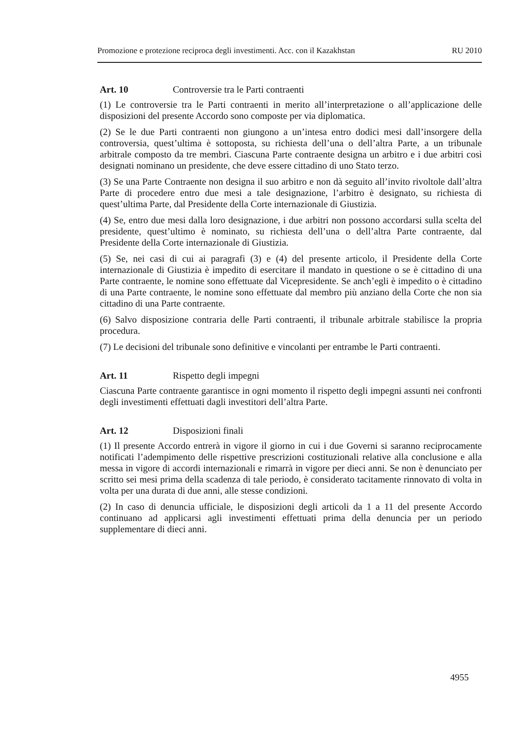Promozione e protezione reciproca degli investimenti. Acc. con il Kazakhstan RU 2010
Art. 10 Controversie tra le Parti contraenti
(1) Le controversie tra le Parti contraenti in merito all’interpretazione o all’applicazione delle disposizioni del presente Accordo sono composte per via diplomatica.
(2) Se le due Parti contraenti non giungono a un’intesa entro dodici mesi dall’insorgere della controversia, quest’ultima è sottoposta, su richiesta dell’una o dell’altra Parte, a un tribunale arbitrale composto da tre membri. Ciascuna Parte contraente designa un arbitro e i due arbitri così designati nominano un presidente, che deve essere cittadino di uno Stato terzo.
(3) Se una Parte Contraente non designa il suo arbitro e non dà seguito all’invito rivoltole dall’altra Parte di procedere entro due mesi a tale designazione, l’arbitro è designato, su richiesta di quest’ultima Parte, dal Presidente della Corte internazionale di Giustizia.
(4) Se, entro due mesi dalla loro designazione, i due arbitri non possono accordarsi sulla scelta del presidente, quest’ultimo è nominato, su richiesta dell’una o dell’altra Parte contraente, dal Presidente della Corte internazionale di Giustizia.
(5) Se, nei casi di cui ai paragrafi (3) e (4) del presente articolo, il Presidente della Corte internazionale di Giustizia è impedito di esercitare il mandato in questione o se è cittadino di una Parte contraente, le nomine sono effettuate dal Vicepresidente. Se anch’egli è impedito o è cittadino di una Parte contraente, le nomine sono effettuate dal membro più anziano della Corte che non sia cittadino di una Parte contraente.
(6) Salvo disposizione contraria delle Parti contraenti, il tribunale arbitrale stabilisce la propria procedura.
(7) Le decisioni del tribunale sono definitive e vincolanti per entrambe le Parti contraenti.
Art. 11 Rispetto degli impegni
Ciascuna Parte contraente garantisce in ogni momento il rispetto degli impegni assunti nei confronti degli investimenti effettuati dagli investitori dell’altra Parte.
Art. 12 Disposizioni finali
(1) Il presente Accordo entrerà in vigore il giorno in cui i due Governi si saranno reciprocamente notificati l’adempimento delle rispettive prescrizioni costituzionali relative alla conclusione e alla messa in vigore di accordi internazionali e rimarrà in vigore per dieci anni. Se non è denunciato per scritto sei mesi prima della scadenza di tale periodo, è considerato tacitamente rinnovato di volta in volta per una durata di due anni, alle stesse condizioni.
(2) In caso di denuncia ufficiale, le disposizioni degli articoli da 1 a 11 del presente Accordo continuano ad applicarsi agli investimenti effettuati prima della denuncia per un periodo supplementare di dieci anni.
4955